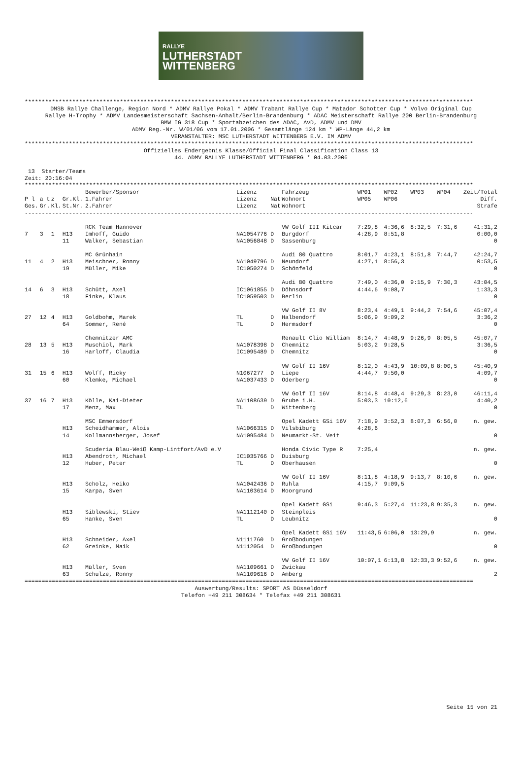RALLYE
LUTHERSTADT
WITTENBERG
************************************************************************************************************************************
DMSB Rallye Challenge, Region Nord * ADMV Rallye Pokal * ADMV Trabant Rallye Cup * Matador Schotter Cup * Volvo Original Cup
Rallye H-Trophy * ADMV Landesmeisterschaft Sachsen-Anhalt/Berlin-Brandenburg * ADAC Meisterschaft Rallye 200 Berlin-Brandenburg
BMW IG 318 Cup * Sportabzeichen des ADAC, AvD, ADMV und DMV
ADMV Reg.-Nr. W/01/06 vom 17.01.2006 * Gesamtlänge 124 km * WP-Länge 44,2 km
VERANSTALTER: MSC LUTHERSTADT WITTENBERG E.V. IM ADMV
************************************************************************************************************************************
Offizielles Endergebnis Klasse/Official Final Classification Class 13
44. ADMV RALLYE LUTHERSTADT WITTENBERG * 04.03.2006
 13  Starter/Teams
Zeit: 20:16:04
************************************************************************************************************************************
| | | | | Bewerber/Sponsor | Lizenz | | Fahrzeug | WP01 | WP02 | WP03 | WP04 | Zeit/Total |
| --- | --- | --- | --- | --- | --- | --- | --- | --- | --- | --- | --- | --- |
| P l | a t | z | Gr.Kl. | 1.Fahrer | Lizenz | Nat | Wohnort | WP05 | WP06 | | | Diff. |
| Ges. | Gr. | Kl. | St.Nr. | 2.Fahrer | Lizenz | Nat | Wohnort | | | | | Strafe |
| ------------------------------------------------------------------------------------------------------------------------------------ | | | | | | | | | | | | |
| | | | | RCK Team Hannover | | | VW Golf III Kitcar | 7:29,8 | 4:36,6 | 8:32,5 | 7:31,6 | 41:31,2 |
| 7 | 3 | 1 | H13 | Imhoff, Guido | NA1054776 | D | Burgdorf | 4:28,9 | 8:51,8 | | | 0:00,0 |
| | | | 11 | Walker, Sebastian | NA1056848 | D | Sassenburg | | | | | 0 |
| | | | | MC Grünhain | | | Audi 80 Quattro | 8:01,7 | 4:23,1 | 8:51,8 | 7:44,7 | 42:24,7 |
| 11 | 4 | 2 | H13 | Meischner, Ronny | NA1049796 | D | Neundorf | 4:27,1 | 8:56,3 | | | 0:53,5 |
| | | | 19 | Müller, Mike | IC1050274 | D | Schönfeld | | | | | 0 |
| | | | | | | | Audi 80 Quattro | 7:49,0 | 4:36,0 | 9:15,9 | 7:30,3 | 43:04,5 |
| 14 | 6 | 3 | H13 | Schütt, Axel | IC1061855 | D | Döhnsdorf | 4:44,6 | 9:08,7 | | | 1:33,3 |
| | | | 18 | Finke, Klaus | IC1059503 | D | Berlin | | | | | 0 |
| | | | | | | | VW Golf II 8V | 8:23,4 | 4:49,1 | 9:44,2 | 7:54,6 | 45:07,4 |
| 27 | 12 | 4 | H13 | Goldbohm, Marek | TL | D | Halbendorf | 5:06,9 | 9:09,2 | | | 3:36,2 |
| | | | 64 | Sommer, René | TL | D | Hermsdorf | | | | | 0 |
| | | | | Chemnitzer AMC | | | Renault Clio William | 8:14,7 | 4:48,9 | 9:26,9 | 8:05,5 | 45:07,7 |
| 28 | 13 | 5 | H13 | Muschiol, Mark | NA1078398 | D | Chemnitz | 5:03,2 | 9:28,5 | | | 3:36,5 |
| | | | 16 | Harloff, Claudia | IC1095489 | D | Chemnitz | | | | | 0 |
| | | | | | | | VW Golf II 16V | 8:12,0 | 4:43,9 | 10:09,8 | 8:00,5 | 45:40,9 |
| 31 | 15 | 6 | H13 | Wolff, Ricky | N1067277 | D | Liepe | 4:44,7 | 9:50,0 | | | 4:09,7 |
| | | | 60 | Klemke, Michael | NA1037433 | D | Oderberg | | | | | 0 |
| | | | | | | | VW Golf II 16V | 8:14,8 | 4:48,4 | 9:29,3 | 8:23,0 | 46:11,4 |
| 37 | 16 | 7 | H13 | Kölle, Kai-Dieter | NA1108639 | D | Grube i.H. | 5:03,3 | 10:12,6 | | | 4:40,2 |
| | | | 17 | Menz, Max | TL | D | Wittenberg | | | | | 0 |
| | | | | MSC Emmersdorf | | | Opel Kadett GSi 16V | 7:18,9 | 3:52,3 | 8:07,3 | 6:56,0 | n. gew. |
| | | | H13 | Scheidhammer, Alois | NA1066315 | D | Vilsbiburg | 4:28,6 | | | | |
| | | | 14 | Kollmannsberger, Josef | NA1095484 | D | Neumarkt-St. Veit | | | | | 0 |
| | | | | Scuderia Blau-Weiß Kamp-Lintfort/AvD e.V | | | Honda Civic Type R | 7:25,4 | | | | n. gew. |
| | | | H13 | Abendroth, Michael | IC1035766 | D | Duisburg | | | | | |
| | | | 12 | Huber, Peter | TL | D | Oberhausen | | | | | 0 |
| | | | | | | | VW Golf II 16V | 8:11,8 | 4:18,9 | 9:13,7 | 8:10,6 | n. gew. |
| | | | H13 | Scholz, Heiko | NA1042436 | D | Ruhla | 4:15,7 | 9:09,5 | | | |
| | | | 15 | Karpa, Sven | NA1103614 | D | Moorgrund | | | | | |
| | | | | | | | Opel Kadett GSi | 9:46,3 | 5:27,4 | 11:23,8 | 9:35,3 | n. gew. |
| | | | H13 | Siblewski, Stiev | NA1112140 | D | Steinpleis | | | | | |
| | | | 65 | Hanke, Sven | TL | D | Leubnitz | | | | | 0 |
| | | | | | | | Opel Kadett GSi 16V | 11:43,5 | 6:06,0 | 13:29,9 | | n. gew. |
| | | | H13 | Schneider, Axel | N1111760 | D | Großbodungen | | | | | |
| | | | 62 | Greinke, Maik | N1112054 | D | Großbodungen | | | | | 0 |
| | | | | | | | VW Golf II 16V | 10:07,1 | 6:13,8 | 12:33,3 | 9:52,6 | n. gew. |
| | | | H13 | Müller, Sven | NA1109661 | D | Zwickau | | | | | |
| | | | 63 | Schulze, Ronny | NA1109616 | D | Amberg | | | | | 2 |
====================================================================================================================================
Auswertung/Results: SPORT AS Düsseldorf
Telefon +49 211 308634 * Telefax +49 211 308631
Seite 15 von 21